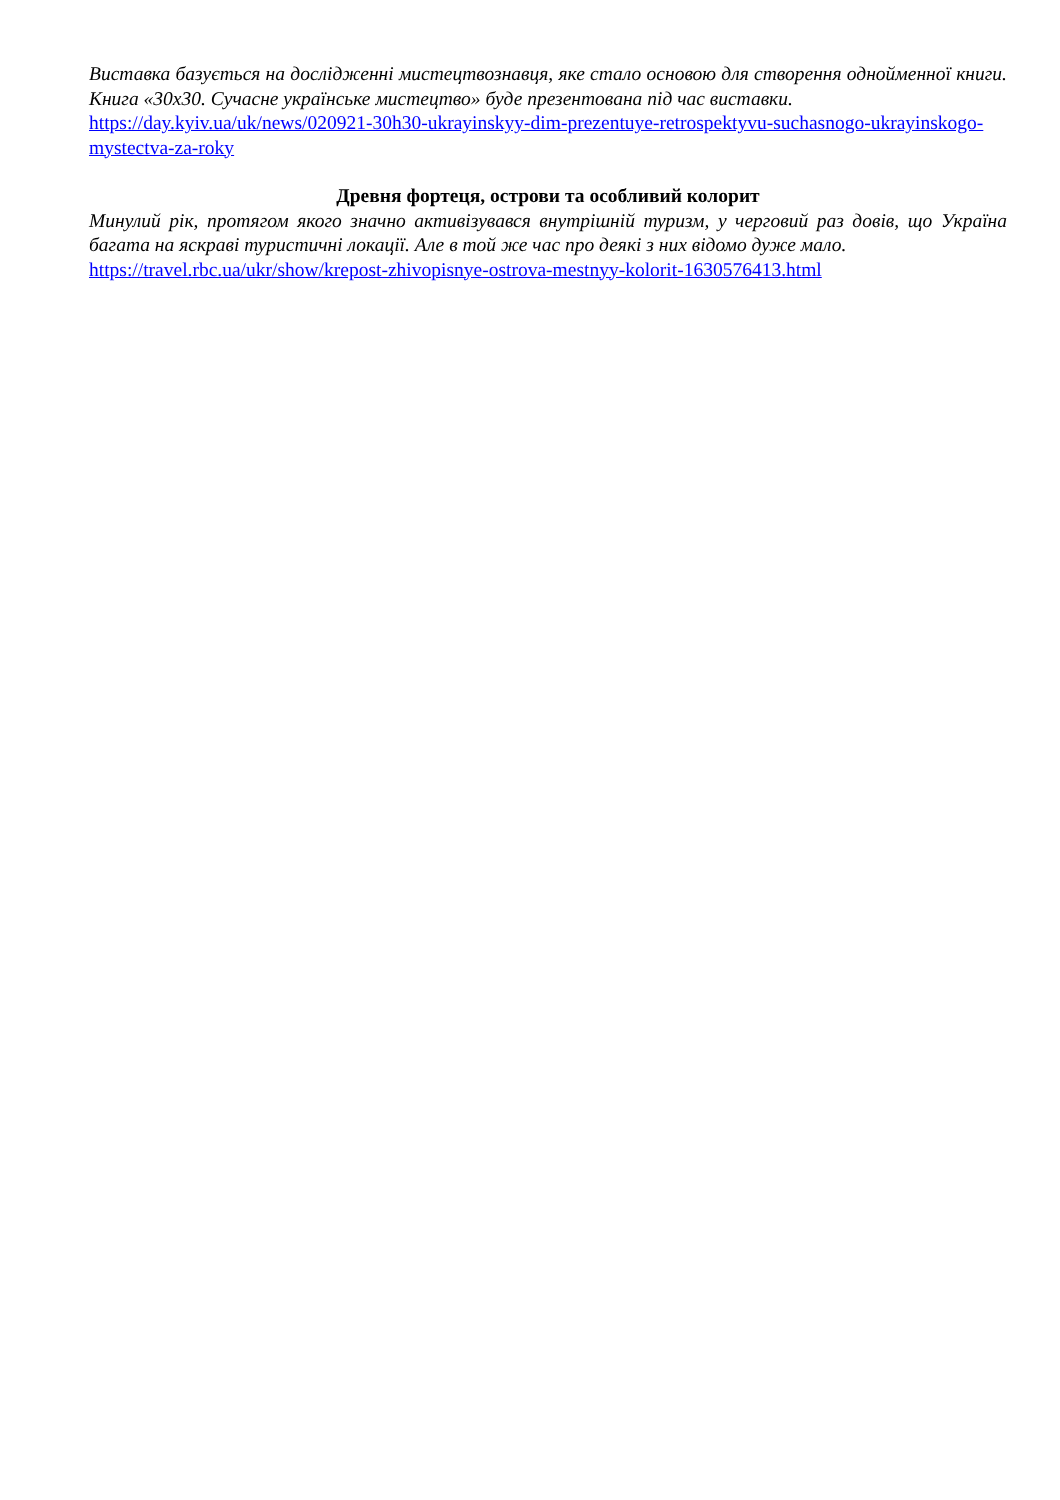Виставка базується на дослідженні мистецтвознавця, яке стало основою для створення однойменної книги. Книга «30х30. Сучасне українське мистецтво» буде презентована під час виставки.
https://day.kyiv.ua/uk/news/020921-30h30-ukrayinskyy-dim-prezentuye-retrospektyvu-suchasnogo-ukrayinskogo-mystectva-za-roky
Древня фортеця, острови та особливий колорит
Минулий рік, протягом якого значно активізувався внутрішній туризм, у черговий раз довів, що Україна багата на яскраві туристичні локації. Але в той же час про деякі з них відомо дуже мало.
https://travel.rbc.ua/ukr/show/krepost-zhivopisnye-ostrova-mestnyy-kolorit-1630576413.html